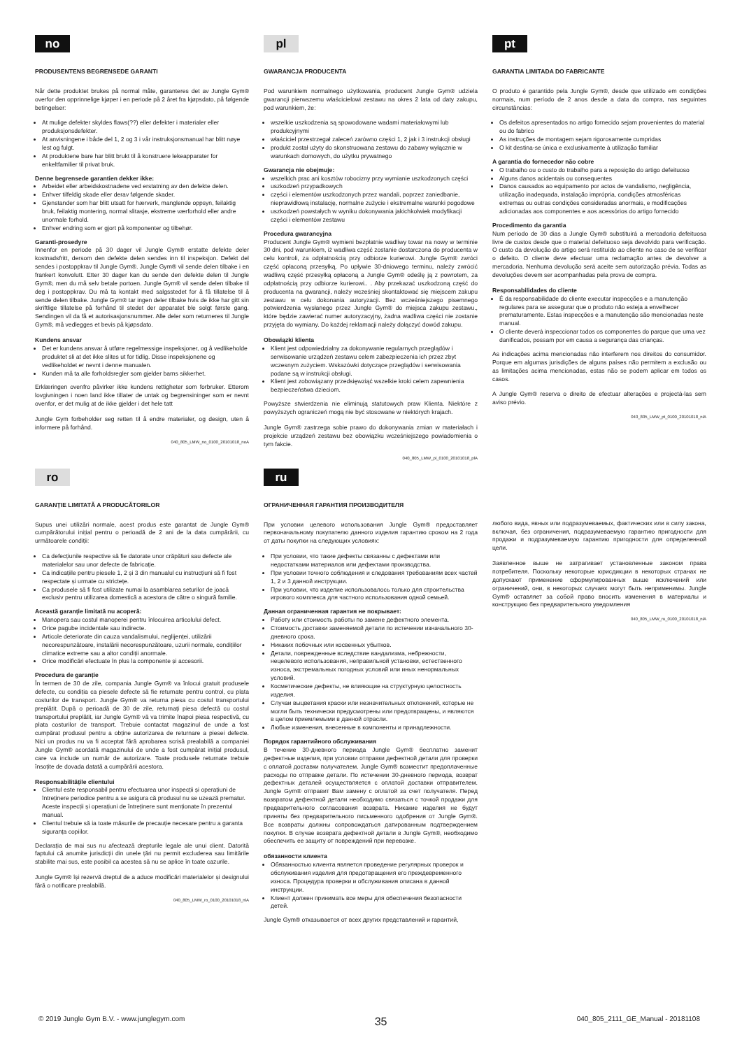no
PRODUSENTENS BEGRENSEDE GARANTI
Når dette produktet brukes på normal måte, garanteres det av Jungle Gym® overfor den opprinnelige kjøper i en periode på 2 året fra kjøpsdato, på følgende betingelser:
At mulige defekter skyldes flaws(??) eller defekter i materialer eller produksjonsdefekter.
At anvisningene i både del 1, 2 og 3 i vår instruksjonsmanual har blitt nøye lest og fulgt.
At produktene bare har blitt brukt til å konstruere lekeapparater for enkeltfamilier til privat bruk.
Denne begrensede garantien dekker ikke:
Arbeidet eller arbeidskostnadene ved erstatning av den defekte delen.
Enhver tilfeldig skade eller derav følgende skader.
Gjenstander som har blitt utsatt for hærverk, manglende oppsyn, feilaktig bruk, feilaktig montering, normal slitasje, ekstreme værforhold eller andre unormale forhold.
Enhver endring som er gjort på komponenter og tilbehør.
Garanti-prosedyre
Innenfor en periode på 30 dager vil Jungle Gym® erstatte defekte deler kostnadsfritt, dersom den defekte delen sendes inn til inspeksjon. Defekt del sendes i postoppkrav til Jungle Gym®. Jungle Gym® vil sende delen tilbake i en frankert konvolutt. Etter 30 dager kan du sende den defekte delen til Jungle Gym®, men du må selv betale portoen. Jungle Gym® vil sende delen tilbake til deg i postoppkrav. Du må ta kontakt med salgsstedet for å få tillatelse til å sende delen tilbake. Jungle Gym® tar ingen deler tilbake hvis de ikke har gitt sin skriftlige tillatelse på forhånd til stedet der apparatet ble solgt første gang. Sendingen vil da få et autorisasjonsnummer. Alle deler som returneres til Jungle Gym®, må vedlegges et bevis på kjøpsdato.
Kundens ansvar
Det er kundens ansvar å utføre regelmessige inspeksjoner, og å vedlikeholde produktet sli at det ikke slites ut for tidlig. Disse inspeksjonene og vedlikeholdet er nevnt i denne manualen.
Kunden må ta alle forholdsregler som gjelder barns sikkerhet.
Erklæringen ovenfro påvirker ikke kundens rettigheter som forbruker. Etterom lovgivningen i noen land ikke tillater de untak og begrensininger som er nevnt ovenfor, er det mulig at de ikke gjelder i det hele tatt
Jungle Gym forbeholder seg retten til å endre materialer, og design, uten å informere på forhånd.
040_805_LMW_no_0100_20101018_noA
pl
GWARANCJA PRODUCENTA
Pod warunkiem normalnego użytkowania, producent Jungle Gym® udziela gwarancji pierwszemu właścicielowi zestawu na okres 2 lata od daty zakupu, pod warunkiem, że:
wszelkie uszkodzenia są spowodowane wadami materiałowymi lub produkcyjnymi
właściciel przestrzegał zaleceń zarówno części 1, 2 jak i 3 instrukcji obsługi
produkt został użyty do skonstruowana zestawu do zabawy wyłącznie w warunkach domowych, do użytku prywatnego
Gwarancja nie obejmuje:
wszelkich prac ani kosztów robocizny przy wymianie uszkodzonych części
uszkodzeń przypadkowych
części i elementów uszkodzonych przez wandali, poprzez zaniedbanie, nieprawidłową instalację, normalne zużycie i ekstremalne warunki pogodowe
uszkodzeń powstałych w wyniku dokonywania jakichkolwiek modyfikacji części i elementów zestawu
Procedura gwarancyjna
Producent Jungle Gym® wymieni bezpłatnie wadliwy towar na nowy w terminie 30 dni, pod warunkiem, iż wadliwa część zostanie dostarczona do producenta w celu kontroli, za odpłatnością przy odbiorze kurierowi. Jungle Gym® zwróci część opłaconą przesyłką. Po upływie 30-dniowego terminu, należy zwrócić wadliwą część przesyłką opłaconą a Jungle Gym® odeślę ją z powrotem, za odpłatnością przy odbiorze kurierowi.. . Aby przekazać uszkodzoną część do producenta na gwarancji, należy wcześniej skontaktować się miejscem zakupu zestawu w celu dokonania autoryzacji. Bez wcześniejszego pisemnego potwierdzenia wysłanego przez Jungle Gym® do miejsca zakupu zestawu., które będzie zawierać numer autoryzacyjny, żadna wadliwa części nie zostanie przyjęta do wymiany. Do każdej reklamacji należy dołączyć dowód zakupu.
Obowiązki klienta
Klient jest odpowiedzialny za dokonywanie regularnych przeglądów i serwisowanie urządzeń zestawu celem zabezpieczenia ich przez zbyt wczesnym zużyciem. Wskazówki dotyczące przeglądów i serwisowania podane są w instrukcji obsługi.
Klient jest zobowiązany przedsięwziąć wszelkie kroki celem zapewnienia bezpieczeństwa dzieciom.
Powyższe stwierdzenia nie eliminują statutowych praw Klienta. Niektóre z powyższych ograniczeń mogą nie być stosowane w niektórych krajach.
Jungle Gym® zastrzega sobie prawo do dokonywania zmian w materiałach i projekcie urządzeń zestawu bez obowiązku wcześniejszego powiadomienia o tym fakcie.
040_805_LMW_pl_0100_20101018_plA
pt
GARANTIA LIMITADA DO FABRICANTE
O produto é garantido pela Jungle Gym®, desde que utilizado em condições normais, num período de 2 anos desde a data da compra, nas seguintes circunstâncias:
Os defeitos apresentados no artigo fornecido sejam provenientes do material ou do fabrico
As instruções de montagem sejam rigorosamente cumpridas
O kit destina-se única e exclusivamente à utilização familiar
A garantia do fornecedor não cobre
O trabalho ou o custo do trabalho para a reposição do artigo defeituoso
Alguns danos acidentais ou consequentes
Danos causados ao equipamento por actos de vandalismo, negligência, utilização inadequada, instalação imprópria, condições atmosféricas extremas ou outras condições consideradas anormais, e modificações adicionadas aos componentes e aos acessórios do artigo fornecido
Procedimento da garantia
Num período de 30 dias a Jungle Gym® substituirá a mercadoria defeituosa livre de custos desde que o material defeituoso seja devolvido para verificação. O custo da devolução do artigo será restituído ao cliente no caso de se verificar o defeito. O cliente deve efectuar uma reclamação antes de devolver a mercadoria. Nenhuma devolução será aceite sem autorização prévia. Todas as devoluções devem ser acompanhadas pela prova de compra.
Responsabilidades do cliente
É da responsabilidade do cliente executar inspecções e a manutenção regulares para se assegurar que o produto não esteja a envelhecer prematuramente. Estas inspecções e a manutenção são mencionadas neste manual.
O cliente deverá inspeccionar todos os componentes do parque que uma vez danificados, possam por em causa a segurança das crianças.
As indicações acima mencionadas não interferem nos direitos do consumidor. Porque em algumas jurisdições de alguns países não permitem a exclusão ou as limitações acima mencionadas, estas não se podem aplicar em todos os casos.
A Jungle Gym® reserva o direito de efectuar alterações e projectá-las sem aviso prévio.
040_805_LMW_pt_0100_20101018_nlA
ro
GARANȚIE LIMITATĂ A PRODUCĂTORILOR
Supus unei utilizări normale, acest produs este garantat de Jungle Gym® cumpărătorului inițial pentru o perioadă de 2 ani de la data cumpărării, cu următoarele condiții:
Ca defecțiunile respective să fie datorate unor crăpături sau defecte ale materialelor sau unor defecte de fabricație.
Ca indicațiile pentru piesele 1, 2 și 3 din manualul cu instrucțiuni să fi fost respectate și urmate cu strictețe.
Ca produsele să fi fost utilizate numai la asamblarea seturilor de joacă exclusiv pentru utilizarea domestică a acestora de către o singură familie.
Această garanție limitată nu acoperă:
Manopera sau costul manoperei pentru înlocuirea articolului defect.
Orice pagube incidentale sau indirecte.
Articole deteriorate din cauza vandalismului, neglijenței, utilizării necorespunzătoare, instalării necorespunzătoare, uzurii normale, condițiilor climatice extreme sau a altor condiții anormale.
Orice modificări efectuate în plus la componente și accesorii.
Procedura de garanție
În termen de 30 de zile, compania Jungle Gym® va înlocui gratuit produsele defecte, cu condiția ca piesele defecte să fie returnate pentru control, cu plata costurilor de transport. Jungle Gym® va returna piesa cu costul transportului preplătit. După o perioadă de 30 de zile, returnați piesa defectă cu costul transportului preplătit, iar Jungle Gym® vă va trimite înapoi piesa respectivă, cu plata costurilor de transport. Trebuie contactat magazinul de unde a fost cumpărat produsul pentru a obține autorizarea de returnare a piesei defecte. Nici un produs nu va fi acceptat fără aprobarea scrisă prealabilă a companiei Jungle Gym® acordată magazinului de unde a fost cumpărat inițial produsul, care va include un număr de autorizare. Toate produsele returnate trebuie însoțite de dovada datată a cumpărării acestora.
Responsabilitățile clientului
Clientul este responsabil pentru efectuarea unor inspecții și operațiuni de întreținere periodice pentru a se asigura că produsul nu se uzează prematur. Aceste inspecții și operațiuni de întreținere sunt menționate în prezentul manual.
Clientul trebuie să ia toate măsurile de precauție necesare pentru a garanta siguranța copiilor.
Declarația de mai sus nu afectează drepturile legale ale unui client. Datorită faptului că anumite jurisdicții din unele țări nu permit excluderea sau limitările stabilite mai sus, este posibil ca acestea să nu se aplice în toate cazurile.
Jungle Gym® își rezervă dreptul de a aduce modificări materialelor și designului fără o notificare prealabilă.
040_805_LMW_ro_0100_20101018_nlA
ru
ОГРАНИЧЕННАЯ ГАРАНТИЯ ПРОИЗВОДИТЕЛЯ
При условии целевого использования Jungle Gym® предоставляет первоначальному покупателю данного изделия гарантию сроком на 2 года от даты покупки на следующих условиях:
При условии, что такие дефекты связанны с дефектами или недостатками материалов или дефектами производства.
При условии точного соблюдения и следования требованиям всех частей 1, 2 и 3 данной инструкции.
При условии, что изделие использовалось только для строительства игрового комплекса для частного использования одной семьей.
Данная ограниченная гарантия не покрывает:
Работу или стоимость работы по замене дефектного элемента.
Стоимость доставки заменяемой детали по истечении изначального 30-дневного срока.
Никаких побочных или косвенных убытков.
Детали, поврежденные вследствие вандализма, небрежности, нецелевого использования, неправильной установки, естественного износа, экстремальных погодных условий или иных ненормальных условий.
Косметические дефекты, не влияющие на структурную целостность изделия.
Случаи выцветания краски или незначительных отклонений, которые не могли быть технически предусмотрены или предотвращены, и являются в целом приемлемыми в данной отрасли.
Любые изменения, внесенные в компоненты и принадлежности.
Порядок гарантийного обслуживания
В течение 30-дневного периода Jungle Gym® бесплатно заменит дефектные изделия, при условии отправки дефектной детали для проверки с оплатой доставки получателем. Jungle Gym® возместит предоплаченные расходы по отправке детали. По истечении 30-дневного периода, возврат дефектных деталей осуществляется с оплатой доставки отправителем. Jungle Gym® отправит Вам замену с оплатой за счет получателя. Перед возвратом дефектной детали необходимо связаться с точкой продажи для предварительного согласования возврата. Никакие изделия не будут приняты без предварительного письменного одобрения от Jungle Gym®. Все возвраты должны сопровождаться датированным подтверждением покупки. В случае возврата дефектной детали в Jungle Gym®, необходимо обеспечить ее защиту от повреждений при перевозке.
обязанности клиента
Обязанностью клиента является проведение регулярных проверок и обслуживания изделия для предотвращения его преждевременного износа. Процедура проверки и обслуживания описана в данной инструкции.
Клиент должен принимать все меры для обеспечения безопасности детей.
Jungle Gym® отказывается от всех других представлений и гарантий,
любого вида, явных или подразумеваемых, фактических или в силу закона, включая, без ограничения, подразумеваемую гарантию пригодности для продажи и подразумеваемую гарантию пригодности для определенной цели.
Заявленное выше не затрагивает установленные законом права потребителя. Поскольку некоторые юрисдикции в некоторых странах не допускают применение сформулированных выше исключений или ограничений, они, в некоторых случаях могут быть неприменимы. Jungle Gym® оставляет за собой право вносить изменения в материалы и конструкцию без предварительного уведомления
040_805_LMW_ru_0100_20101018_nlA
© 2019 Jungle Gym B.V. - www.junglegym.com 35 040_805_2111_GE_Manual - 20181108